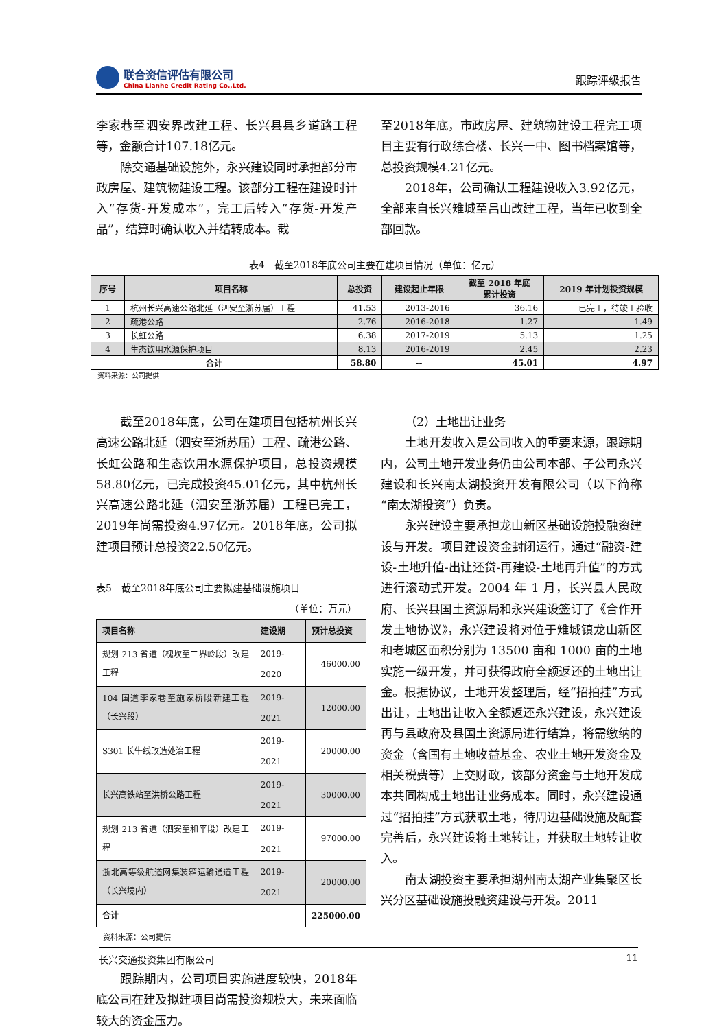联合资信评估有限公司
China Lianhe Credit Rating Co.,Ltd.
跟踪评级报告
李家巷至泗安界改建工程、长兴县县乡道路工程等，金额合计107.18亿元。
除交通基础设施外，永兴建设同时承担部分市政房屋、建筑物建设工程。该部分工程在建设时计入“存货-开发成本”，完工后转入“存货-开发产品”，结算时确认收入并结转成本。截
至2018年底，市政房屋、建筑物建设工程完工项目主要有行政综合楼、长兴一中、图书档案馆等，总投资规模4.21亿元。
2018年，公司确认工程建设收入3.92亿元，全部来自长兴雉城至吕山改建工程，当年已收到全部回款。
表4　截至2018年底公司主要在建项目情况（单位：亿元）
| 序号 | 项目名称 | 总投资 | 建设起止年限 | 截至 2018 年底 累计投资 | 2019 年计划投资规模 |
| --- | --- | --- | --- | --- | --- |
| 1 | 杭州长兴高速公路北延（泗安至浙苏届）工程 | 41.53 | 2013-2016 | 36.16 | 已完工，待竣工验收 |
| 2 | 疏港公路 | 2.76 | 2016-2018 | 1.27 | 1.49 |
| 3 | 长虹公路 | 6.38 | 2017-2019 | 5.13 | 1.25 |
| 4 | 生态饮用水源保护项目 | 8.13 | 2016-2019 | 2.45 | 2.23 |
| 合计 | | 58.80 | -- | 45.01 | 4.97 |
资料来源：公司提供
截至2018年底，公司在建项目包括杭州长兴高速公路北延（泗安至浙苏届）工程、疏港公路、长虹公路和生态饮用水源保护项目，总投资规模58.80亿元，已完成投资45.01亿元，其中杭州长兴高速公路北延（泗安至浙苏届）工程已完工，2019年尚需投资4.97亿元。2018年底，公司拟建项目预计总投资22.50亿元。
表5　截至2018年底公司主要拟建基础设施项目
（单位：万元）
| 项目名称 | 建设期 | 预计总投资 |
| --- | --- | --- |
| 规划 213 省道（槐坎至二界岭段）改建工程 | 2019-2020 | 46000.00 |
| 104 国道李家巷至施家桥段新建工程（长兴段） | 2019-2021 | 12000.00 |
| S301 长牛线改造处治工程 | 2019-2021 | 20000.00 |
| 长兴高铁站至洪桥公路工程 | 2019-2021 | 30000.00 |
| 规划 213 省道（泗安至和平段）改建工程 | 2019-2021 | 97000.00 |
| 浙北高等级航道网集装箱运输通道工程（长兴境内） | 2019-2021 | 20000.00 |
| 合计 | | 225000.00 |
资料来源：公司提供
跟踪期内，公司项目实施进度较快，2018年底公司在建及拟建项目尚需投资规模大，未来面临较大的资金压力。
（2）土地出让业务
土地开发收入是公司收入的重要来源，跟踪期内，公司土地开发业务仍由公司本部、子公司永兴建设和长兴南太湖投资开发有限公司（以下简称“南太湖投资”）负责。
永兴建设主要承担龙山新区基础设施投融资建设与开发。项目建设资金封闭运行，通过“融资-建设-土地升值-出让还贷-再建设-土地再升值”的方式进行滚动式开发。2004 年 1 月，长兴县人民政府、长兴县国土资源局和永兴建设签订了《合作开发土地协议》，永兴建设将对位于雉城镇龙山新区和老城区面积分别为 13500 亩和 1000 亩的土地实施一级开发，并可获得政府全额返还的土地出让金。根据协议，土地开发整理后，经“招拍挂”方式出让，土地出让收入全额返还永兴建设，永兴建设再与县政府及县国土资源局进行结算，将需缴纳的资金（含国有土地收益基金、农业土地开发资金及相关税费等）上交财政，该部分资金与土地开发成本共同构成土地出让业务成本。同时，永兴建设通过“招拍挂”方式获取土地，待周边基础设施及配套完善后，永兴建设将土地转让，并获取土地转让收入。
南太湖投资主要承担湖州南太湖产业集聚区长兴分区基础设施投融资建设与开发。2011
长兴交通投资集团有限公司 11